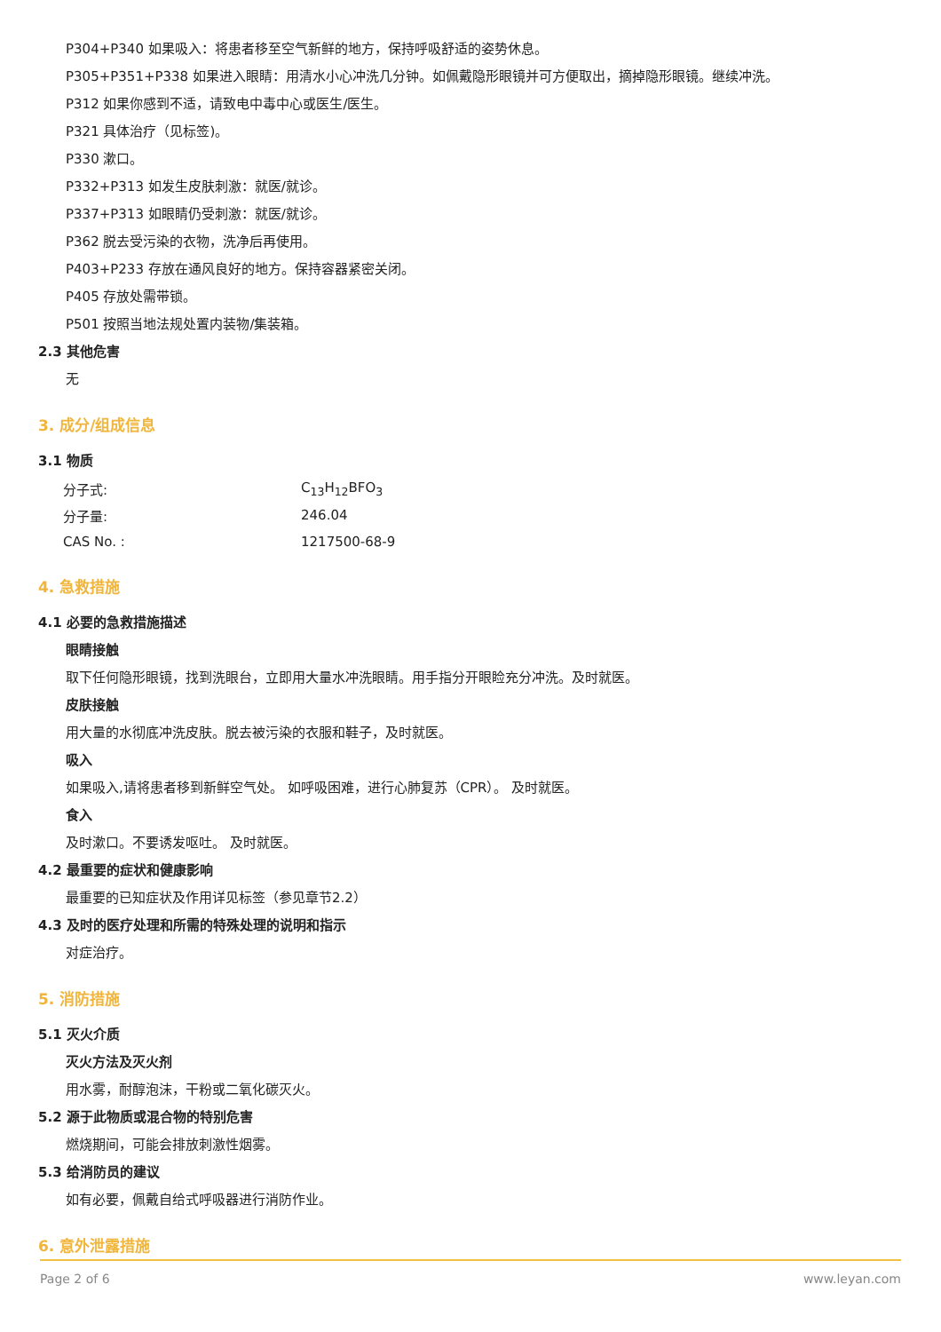P304+P340 如果吸入：将患者移至空气新鲜的地方，保持呼吸舒适的姿势休息。
P305+P351+P338 如果进入眼睛：用清水小心冲洗几分钟。如佩戴隐形眼镜并可方便取出，摘掉隐形眼镜。继续冲洗。
P312 如果你感到不适，请致电中毒中心或医生/医生。
P321 具体治疗（见标签)。
P330 漱口。
P332+P313 如发生皮肤刺激：就医/就诊。
P337+P313 如眼睛仍受刺激：就医/就诊。
P362 脱去受污染的衣物，洗净后再使用。
P403+P233 存放在通风良好的地方。保持容器紧密关闭。
P405 存放处需带锁。
P501 按照当地法规处置内装物/集装箱。
2.3 其他危害
无
3. 成分/组成信息
3.1 物质
| 分子式: | C<sub>13</sub>H<sub>12</sub>BFO<sub>3</sub> |
| 分子量: | 246.04 |
| CAS No. : | 1217500-68-9 |
4. 急救措施
4.1 必要的急救措施描述
眼睛接触
取下任何隐形眼镜，找到洗眼台，立即用大量水冲洗眼睛。用手指分开眼睑充分冲洗。及时就医。
皮肤接触
用大量的水彻底冲洗皮肤。脱去被污染的衣服和鞋子，及时就医。
吸入
如果吸入,请将患者移到新鲜空气处。 如呼吸困难，进行心肺复苏（CPR）。 及时就医。
食入
及时漱口。不要诱发呕吐。 及时就医。
4.2 最重要的症状和健康影响
最重要的已知症状及作用详见标签（参见章节2.2）
4.3 及时的医疗处理和所需的特殊处理的说明和指示
对症治疗。
5. 消防措施
5.1 灭火介质
灭火方法及灭火剂
用水雾，耐醇泡沫，干粉或二氧化碳灭火。
5.2 源于此物质或混合物的特别危害
燃烧期间，可能会排放刺激性烟雾。
5.3 给消防员的建议
如有必要，佩戴自给式呼吸器进行消防作业。
6. 意外泄露措施
Page 2 of 6 www.leyan.com